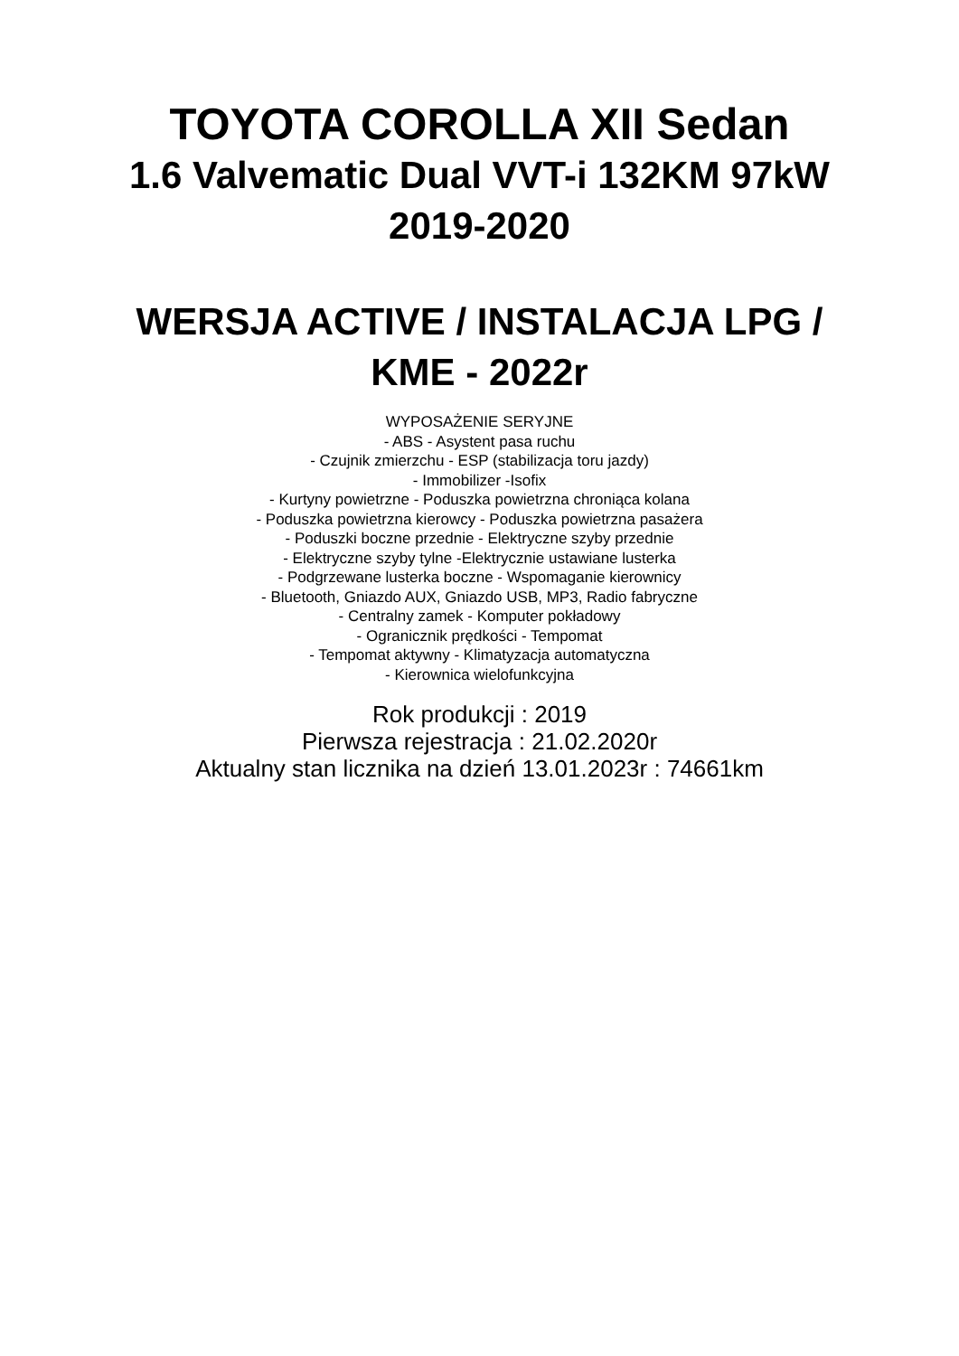TOYOTA COROLLA XII Sedan
1.6 Valvematic Dual VVT-i 132KM 97kW
2019-2020
WERSJA ACTIVE / INSTALACJA LPG /
KME - 2022r
WYPOSAŻENIE SERYJNE
- ABS - Asystent pasa ruchu
- Czujnik zmierzchu - ESP (stabilizacja toru jazdy)
- Immobilizer -Isofix
- Kurtyny powietrzne - Poduszka powietrzna chroniąca kolana
- Poduszka powietrzna kierowcy - Poduszka powietrzna pasażera
- Poduszki boczne przednie - Elektryczne szyby przednie
- Elektryczne szyby tylne -Elektrycznie ustawiane lusterka
- Podgrzewane lusterka boczne - Wspomaganie kierownicy
- Bluetooth, Gniazdo AUX, Gniazdo USB, MP3, Radio fabryczne
- Centralny zamek - Komputer pokładowy
- Ogranicznik prędkości - Tempomat
- Tempomat aktywny - Klimatyzacja automatyczna
- Kierownica wielofunkcyjna
Rok produkcji : 2019
Pierwsza rejestracja : 21.02.2020r
Aktualny stan licznika na dzień 13.01.2023r : 74661km